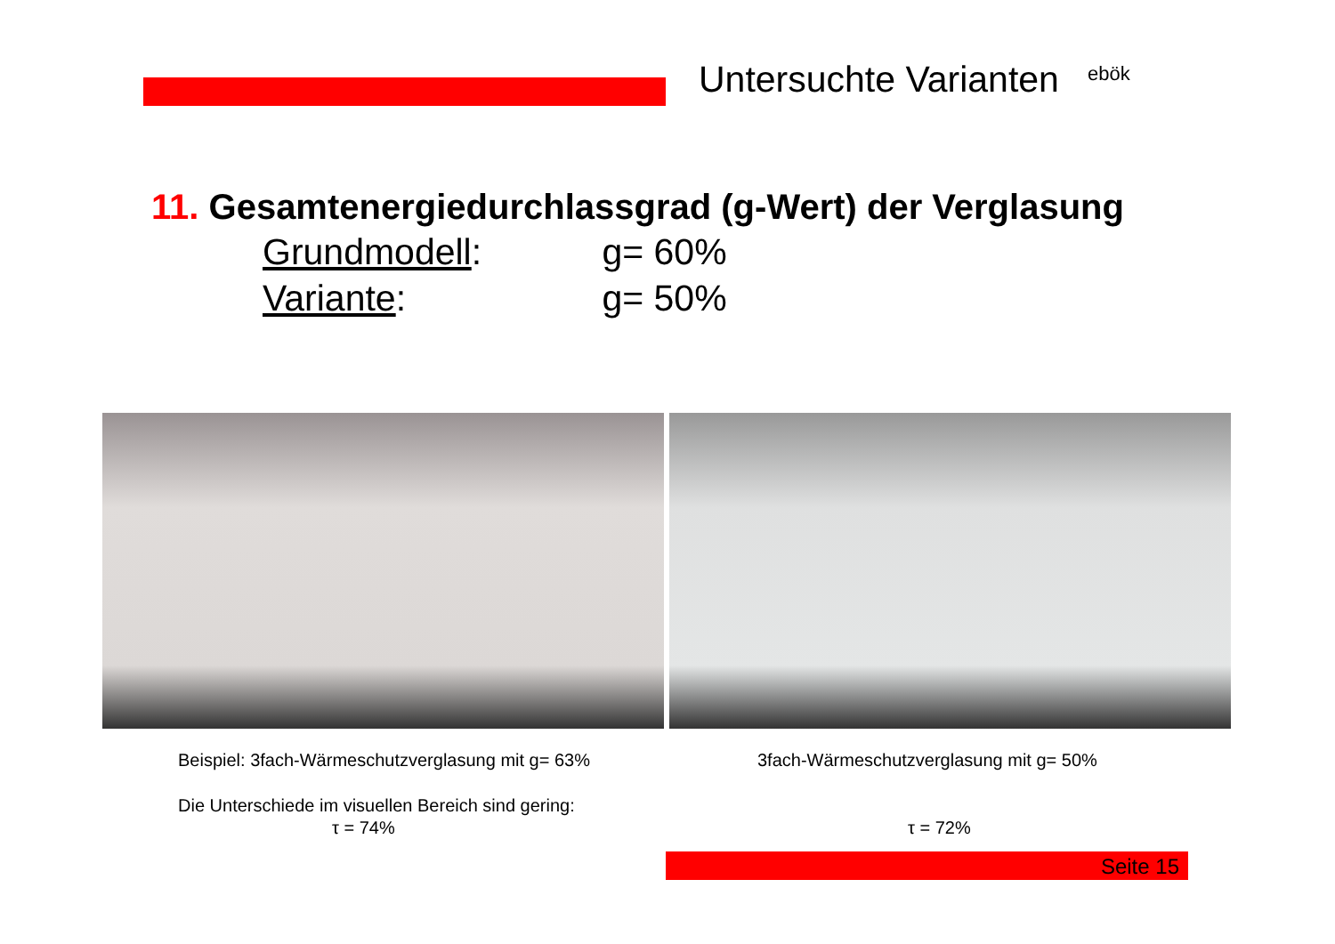Untersuchte Varianten ebök
11. Gesamtenergiedurchlassgrad (g-Wert) der Verglasung
Grundmodell: g= 60%
Variante: g= 50%
Beispiel: 3fach-Wärmeschutzverglasung mit g= 63%
3fach-Wärmeschutzverglasung mit g= 50%
Die Unterschiede im visuellen Bereich sind gering:
τ = 74% τ = 72%
Seite 15